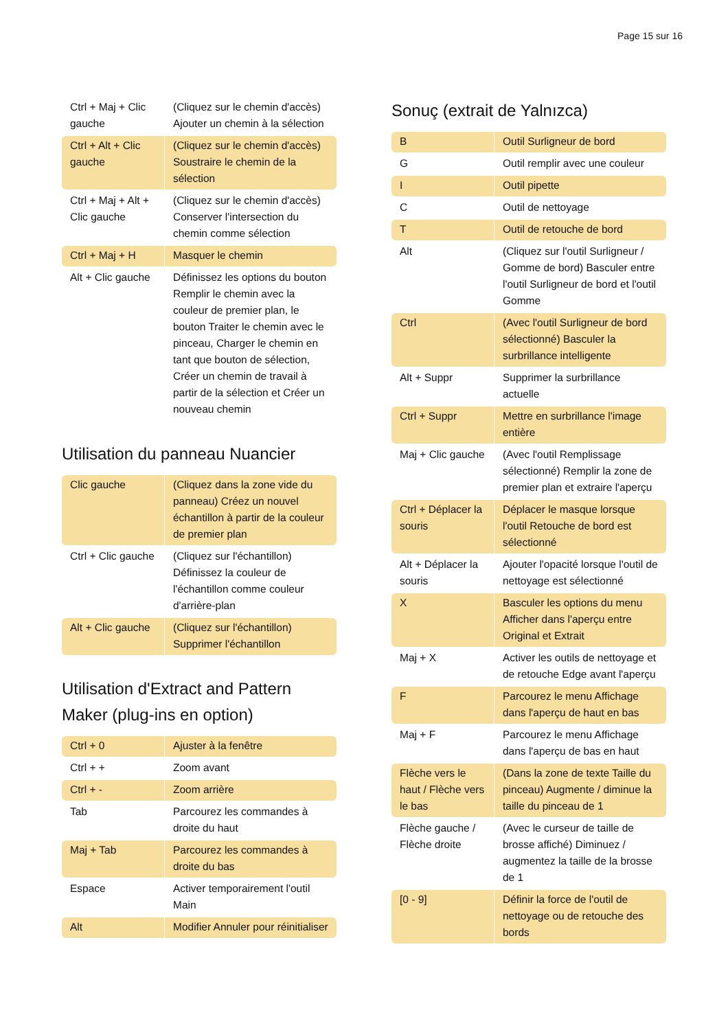Page 15 sur 16
| Ctrl + Maj + Clic gauche | (Cliquez sur le chemin d'accès) Ajouter un chemin à la sélection |
| Ctrl + Alt + Clic gauche | (Cliquez sur le chemin d'accès) Soustraire le chemin de la sélection |
| Ctrl + Maj + Alt + Clic gauche | (Cliquez sur le chemin d'accès) Conserver l'intersection du chemin comme sélection |
| Ctrl + Maj + H | Masquer le chemin |
| Alt + Clic gauche | Définissez les options du bouton Remplir le chemin avec la couleur de premier plan, le bouton Traiter le chemin avec le pinceau, Charger le chemin en tant que bouton de sélection, Créer un chemin de travail à partir de la sélection et Créer un nouveau chemin |
Utilisation du panneau Nuancier
| Clic gauche | (Cliquez dans la zone vide du panneau) Créez un nouvel échantillon à partir de la couleur de premier plan |
| Ctrl + Clic gauche | (Cliquez sur l'échantillon) Définissez la couleur de l'échantillon comme couleur d'arrière-plan |
| Alt + Clic gauche | (Cliquez sur l'échantillon) Supprimer l'échantillon |
Utilisation d'Extract and Pattern Maker (plug-ins en option)
| Ctrl + 0 | Ajuster à la fenêtre |
| Ctrl + + | Zoom avant |
| Ctrl + - | Zoom arrière |
| Tab | Parcourez les commandes à droite du haut |
| Maj + Tab | Parcourez les commandes à droite du bas |
| Espace | Activer temporairement l'outil Main |
| Alt | Modifier Annuler pour réinitialiser |
Sonuç (extrait de Yalnızca)
| B | Outil Surligneur de bord |
| G | Outil remplir avec une couleur |
| I | Outil pipette |
| C | Outil de nettoyage |
| T | Outil de retouche de bord |
| Alt | (Cliquez sur l'outil Surligneur / Gomme de bord) Basculer entre l'outil Surligneur de bord et l'outil Gomme |
| Ctrl | (Avec l'outil Surligneur de bord sélectionné) Basculer la surbrillance intelligente |
| Alt + Suppr | Supprimer la surbrillance actuelle |
| Ctrl + Suppr | Mettre en surbrillance l'image entière |
| Maj + Clic gauche | (Avec l'outil Remplissage sélectionné) Remplir la zone de premier plan et extraire l'aperçu |
| Ctrl + Déplacer la souris | Déplacer le masque lorsque l'outil Retouche de bord est sélectionné |
| Alt + Déplacer la souris | Ajouter l'opacité lorsque l'outil de nettoyage est sélectionné |
| X | Basculer les options du menu Afficher dans l'aperçu entre Original et Extrait |
| Maj + X | Activer les outils de nettoyage et de retouche Edge avant l'aperçu |
| F | Parcourez le menu Affichage dans l'aperçu de haut en bas |
| Maj + F | Parcourez le menu Affichage dans l'aperçu de bas en haut |
| Flèche vers le haut / Flèche vers le bas | (Dans la zone de texte Taille du pinceau) Augmente / diminue la taille du pinceau de 1 |
| Flèche gauche / Flèche droite | (Avec le curseur de taille de brosse affiché) Diminuez / augmentez la taille de la brosse de 1 |
| [0 - 9] | Définir la force de l'outil de nettoyage ou de retouche des bords |